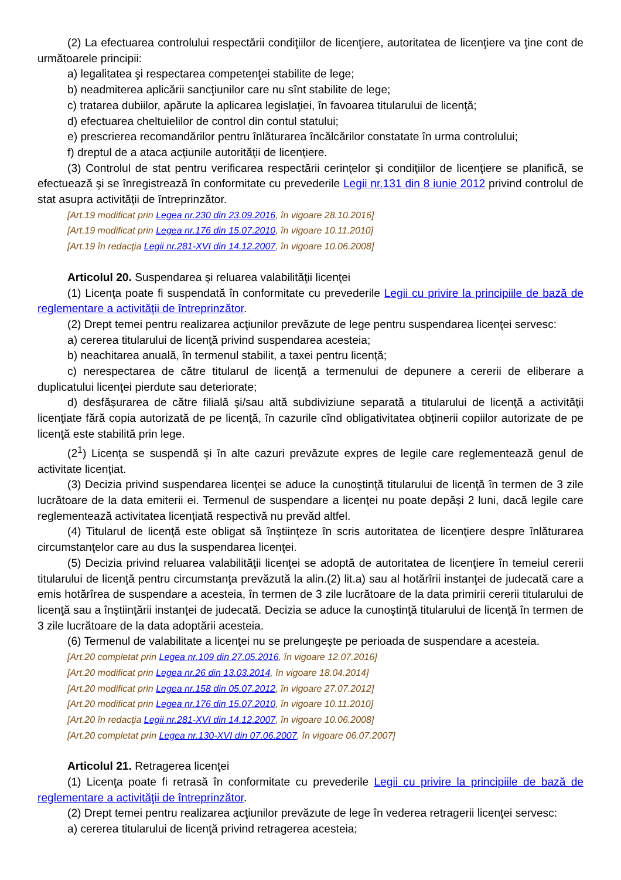(2) La efectuarea controlului respectării condiţiilor de licenţiere, autoritatea de licenţiere va ţine cont de următoarele principii:
a) legalitatea şi respectarea competenţei stabilite de lege;
b) neadmiterea aplicării sancţiunilor care nu sînt stabilite de lege;
c) tratarea dubiilor, apărute la aplicarea legislaţiei, în favoarea titularului de licenţă;
d) efectuarea cheltuielilor de control din contul statului;
e) prescrierea recomandărilor pentru înlăturarea încălcărilor constatate în urma controlului;
f) dreptul de a ataca acţiunile autorităţii de licenţiere.
(3) Controlul de stat pentru verificarea respectării cerinţelor şi condiţiilor de licenţiere se planifică, se efectuează şi se înregistrează în conformitate cu prevederile Legii nr.131 din 8 iunie 2012 privind controlul de stat asupra activităţii de întreprinzător.
[Art.19 modificat prin Legea nr.230 din 23.09.2016, în vigoare 28.10.2016]
[Art.19 modificat prin Legea nr.176 din 15.07.2010, în vigoare 10.11.2010]
[Art.19 în redacţia Legii nr.281-XVI din 14.12.2007, în vigoare 10.06.2008]
Articolul 20. Suspendarea şi reluarea valabilităţii licenţei
(1) Licenţa poate fi suspendată în conformitate cu prevederile Legii cu privire la principiile de bază de reglementare a activităţii de întreprinzător.
(2) Drept temei pentru realizarea acţiunilor prevăzute de lege pentru suspendarea licenţei servesc:
a) cererea titularului de licenţă privind suspendarea acesteia;
b) neachitarea anuală, în termenul stabilit, a taxei pentru licenţă;
c) nerespectarea de către titularul de licenţă a termenului de depunere a cererii de eliberare a duplicatului licenţei pierdute sau deteriorate;
d) desfăşurarea de către filială şi/sau altă subdiviziune separată a titularului de licenţă a activităţii licenţiate fără copia autorizată de pe licenţă, în cazurile cînd obligativitatea obţinerii copiilor autorizate de pe licenţă este stabilită prin lege.
(2<sup>1</sup>) Licenţa se suspendă şi în alte cazuri prevăzute expres de legile care reglementează genul de activitate licenţiat.
(3) Decizia privind suspendarea licenţei se aduce la cunoştinţă titularului de licenţă în termen de 3 zile lucrătoare de la data emiterii ei. Termenul de suspendare a licenţei nu poate depăşi 2 luni, dacă legile care reglementează activitatea licenţiată respectivă nu prevăd altfel.
(4) Titularul de licenţă este obligat să înştiinţeze în scris autoritatea de licenţiere despre înlăturarea circumstanţelor care au dus la suspendarea licenţei.
(5) Decizia privind reluarea valabilităţii licenţei se adoptă de autoritatea de licenţiere în temeiul cererii titularului de licenţă pentru circumstanţa prevăzută la alin.(2) lit.a) sau al hotărîrii instanţei de judecată care a emis hotărîrea de suspendare a acesteia, în termen de 3 zile lucrătoare de la data primirii cererii titularului de licenţă sau a înştiinţării instanţei de judecată. Decizia se aduce la cunoştinţă titularului de licenţă în termen de 3 zile lucrătoare de la data adoptării acesteia.
(6) Termenul de valabilitate a licenţei nu se prelungeşte pe perioada de suspendare a acesteia.
[Art.20 completat prin Legea nr.109 din 27.05.2016, în vigoare 12.07.2016]
[Art.20 modificat prin Legea nr.26 din 13.03.2014, în vigoare 18.04.2014]
[Art.20 modificat prin Legea nr.158 din 05.07.2012, în vigoare 27.07.2012]
[Art.20 modificat prin Legea nr.176 din 15.07.2010, în vigoare 10.11.2010]
[Art.20 în redacţia Legii nr.281-XVI din 14.12.2007, în vigoare 10.06.2008]
[Art.20 completat prin Legea nr.130-XVI din 07.06.2007, în vigoare 06.07.2007]
Articolul 21. Retragerea licenţei
(1) Licenţa poate fi retrasă în conformitate cu prevederile Legii cu privire la principiile de bază de reglementare a activităţii de întreprinzător.
(2) Drept temei pentru realizarea acţiunilor prevăzute de lege în vederea retragerii licenţei servesc:
a) cererea titularului de licenţă privind retragerea acesteia;